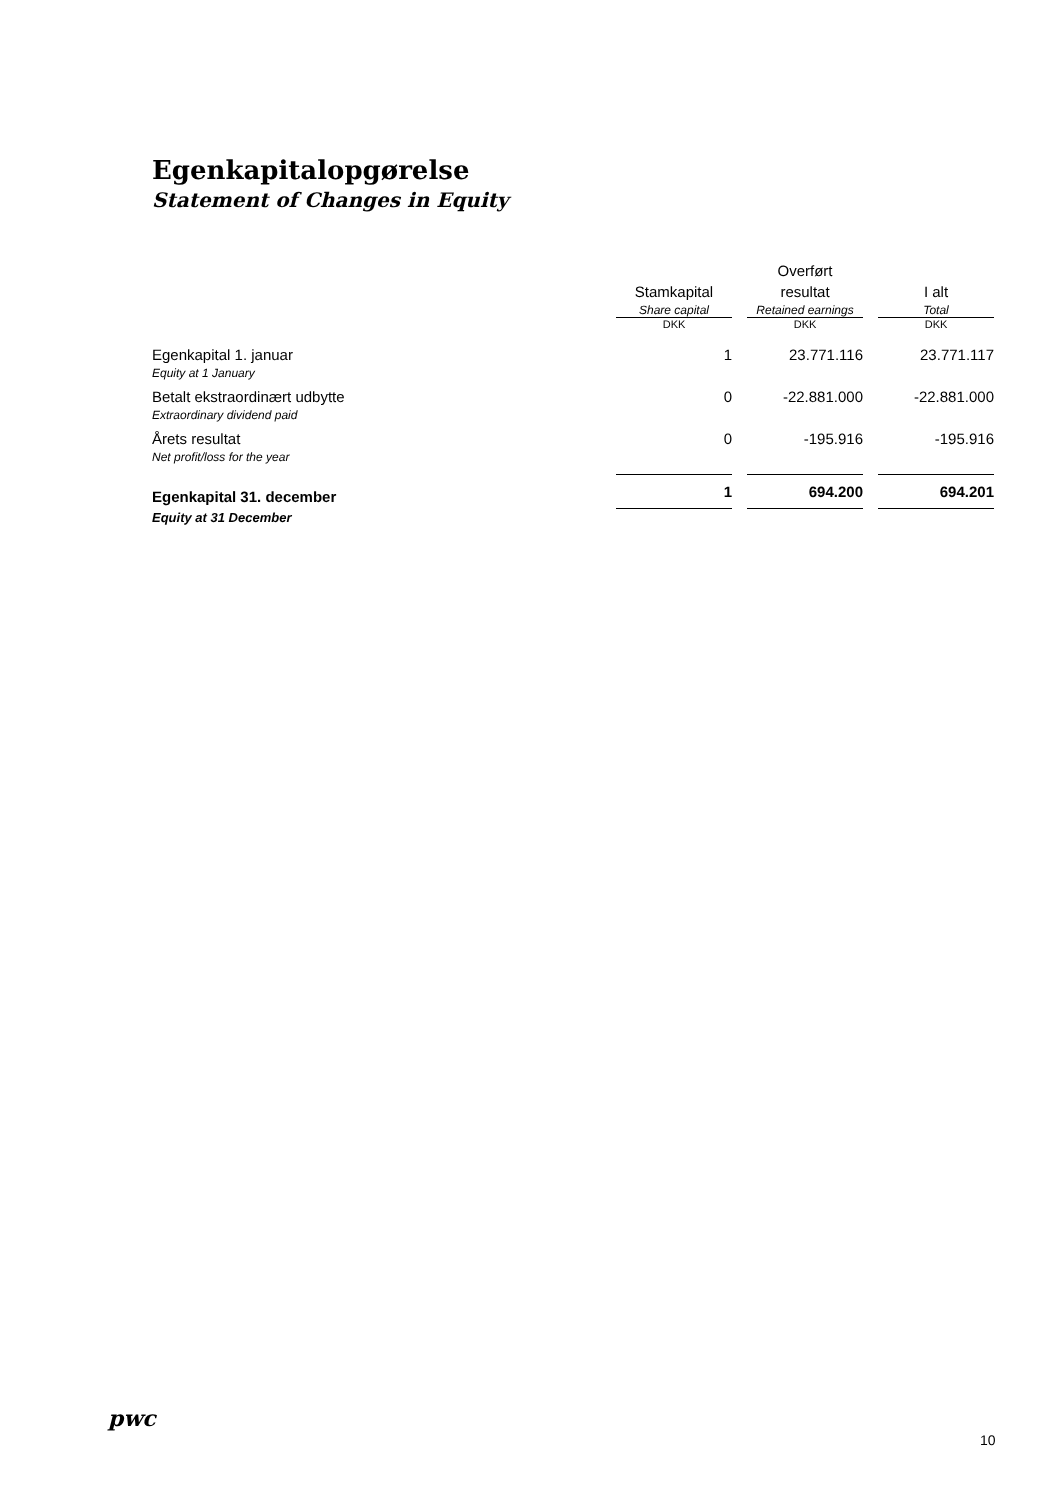Egenkapitalopgørelse
Statement of Changes in Equity
| | | | Overført | | |
| --- | --- | --- | --- | --- | --- |
| | Stamkapital | | resultat | | I alt |
| | Share capital | | Retained earnings | | Total |
| | DKK | | DKK | | DKK |
| Egenkapital 1. januar Equity at 1 January | 1 | | 23.771.116 | | 23.771.117 |
| Betalt ekstraordinært udbytte Extraordinary dividend paid | 0 | | -22.881.000 | | -22.881.000 |
| Årets resultat Net profit/loss for the year | 0 | | -195.916 | | -195.916 |
| Egenkapital 31. december | 1 | | 694.200 | | 694.201 |
| Equity at 31 December | | | | | |
pwc
10